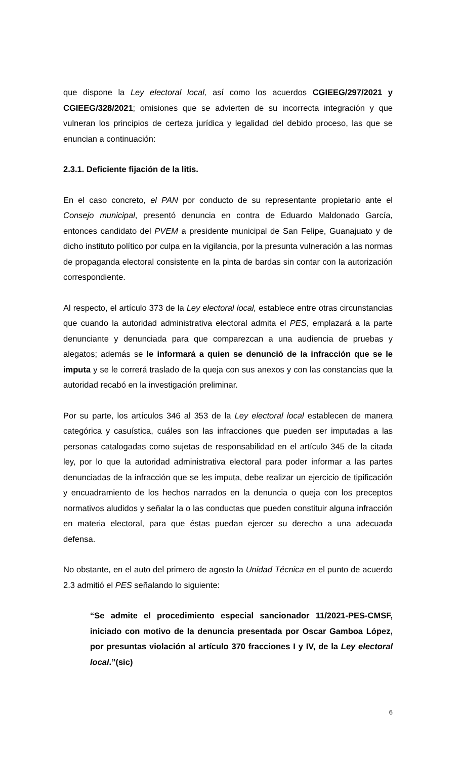que dispone la Ley electoral local, así como los acuerdos CGIEEG/297/2021 y CGIEEG/328/2021; omisiones que se advierten de su incorrecta integración y que vulneran los principios de certeza jurídica y legalidad del debido proceso, las que se enuncian a continuación:
2.3.1. Deficiente fijación de la litis.
En el caso concreto, el PAN por conducto de su representante propietario ante el Consejo municipal, presentó denuncia en contra de Eduardo Maldonado García, entonces candidato del PVEM a presidente municipal de San Felipe, Guanajuato y de dicho instituto político por culpa en la vigilancia, por la presunta vulneración a las normas de propaganda electoral consistente en la pinta de bardas sin contar con la autorización correspondiente.
Al respecto, el artículo 373 de la Ley electoral local, establece entre otras circunstancias que cuando la autoridad administrativa electoral admita el PES, emplazará a la parte denunciante y denunciada para que comparezcan a una audiencia de pruebas y alegatos; además se le informará a quien se denunció de la infracción que se le imputa y se le correrá traslado de la queja con sus anexos y con las constancias que la autoridad recabó en la investigación preliminar.
Por su parte, los artículos 346 al 353 de la Ley electoral local establecen de manera categórica y casuística, cuáles son las infracciones que pueden ser imputadas a las personas catalogadas como sujetas de responsabilidad en el artículo 345 de la citada ley, por lo que la autoridad administrativa electoral para poder informar a las partes denunciadas de la infracción que se les imputa, debe realizar un ejercicio de tipificación y encuadramiento de los hechos narrados en la denuncia o queja con los preceptos normativos aludidos y señalar la o las conductas que pueden constituir alguna infracción en materia electoral, para que éstas puedan ejercer su derecho a una adecuada defensa.
No obstante, en el auto del primero de agosto la Unidad Técnica en el punto de acuerdo 2.3 admitió el PES señalando lo siguiente:
“Se admite el procedimiento especial sancionador 11/2021-PES-CMSF, iniciado con motivo de la denuncia presentada por Oscar Gamboa López, por presuntas violación al artículo 370 fracciones I y IV, de la Ley electoral local.”(sic)
6